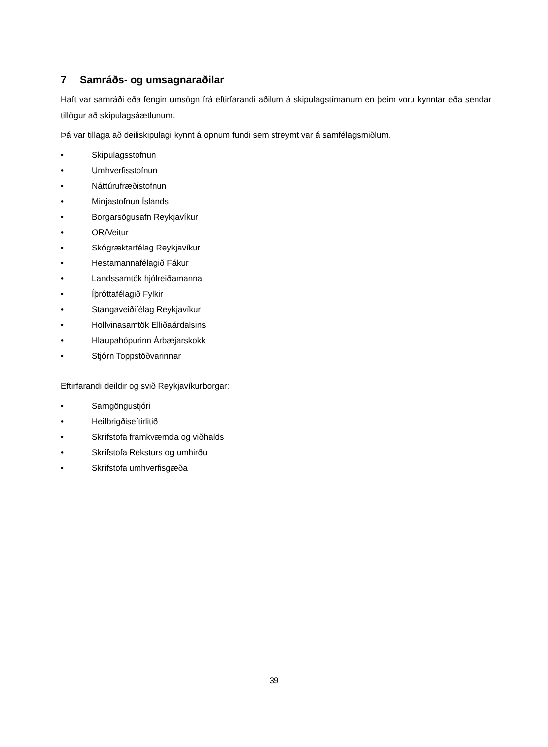7 Samráðs- og umsagnaraðilar
Haft var samráði eða fengin umsögn frá eftirfarandi aðilum á skipulagstímanum en þeim voru kynntar eða sendar tillögur að skipulagsáætlunum.
Þá var tillaga að deiliskipulagi kynnt á opnum fundi sem streymt var á samfélagsmiðlum.
• Skipulagsstofnun
• Umhverfisstofnun
• Náttúrufræðistofnun
• Minjastofnun Íslands
• Borgarsögusafn Reykjavíkur
• OR/Veitur
• Skógræktarfélag Reykjavíkur
• Hestamannafélagið Fákur
• Landssamtök hjólreiðamanna
• Íþróttafélagið Fylkir
• Stangaveiðifélag Reykjavíkur
• Hollvinasamtök Elliðaárdalsins
• Hlaupahópurinn Árbæjarskokk
• Stjórn Toppstöðvarinnar
Eftirfarandi deildir og svið Reykjavíkurborgar:
• Samgöngustjóri
• Heilbrigðiseftirlitið
• Skrifstofa framkvæmda og viðhalds
• Skrifstofa Reksturs og umhirðu
• Skrifstofa umhverfisgæða
39